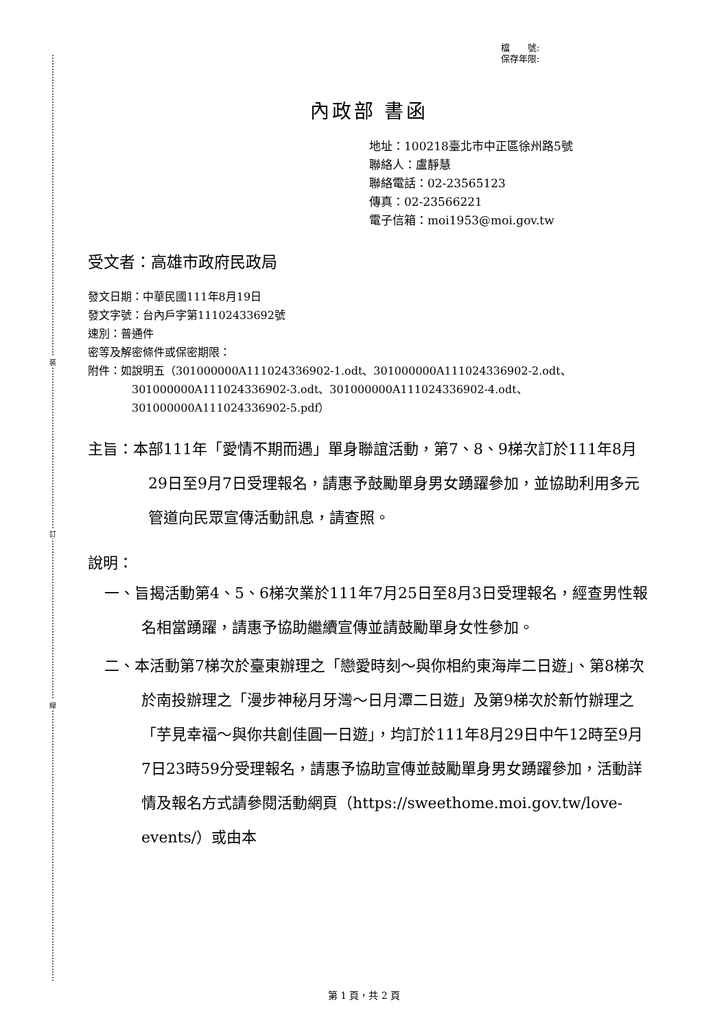裝
訂
線
檔　　號:
保存年限:
內政部 書函
地址：100218臺北市中正區徐州路5號
聯絡人：盧靜慧
聯絡電話：02-23565123
傳真：02-23566221
電子信箱：moi1953@moi.gov.tw
受文者：高雄市政府民政局
發文日期：中華民國111年8月19日
發文字號：台內戶字第11102433692號
速別：普通件
密等及解密條件或保密期限：
附件：如說明五（301000000A111024336902-1.odt、301000000A111024336902-2.odt、301000000A111024336902-3.odt、301000000A111024336902-4.odt、301000000A111024336902-5.pdf）
主旨：本部111年「愛情不期而遇」單身聯誼活動，第7、8、9梯次訂於111年8月29日至9月7日受理報名，請惠予鼓勵單身男女踴躍參加，並協助利用多元管道向民眾宣傳活動訊息，請查照。
說明：
一、旨揭活動第4、5、6梯次業於111年7月25日至8月3日受理報名，經查男性報名相當踴躍，請惠予協助繼續宣傳並請鼓勵單身女性參加。
二、本活動第7梯次於臺東辦理之「戀愛時刻～與你相約東海岸二日遊」、第8梯次於南投辦理之「漫步神秘月牙灣～日月潭二日遊」及第9梯次於新竹辦理之「芋見幸福～與你共創佳圓一日遊」，均訂於111年8月29日中午12時至9月7日23時59分受理報名，請惠予協助宣傳並鼓勵單身男女踴躍參加，活動詳情及報名方式請參閱活動網頁（https://sweethome.moi.gov.tw/love-events/）或由本
第 1 頁，共 2 頁